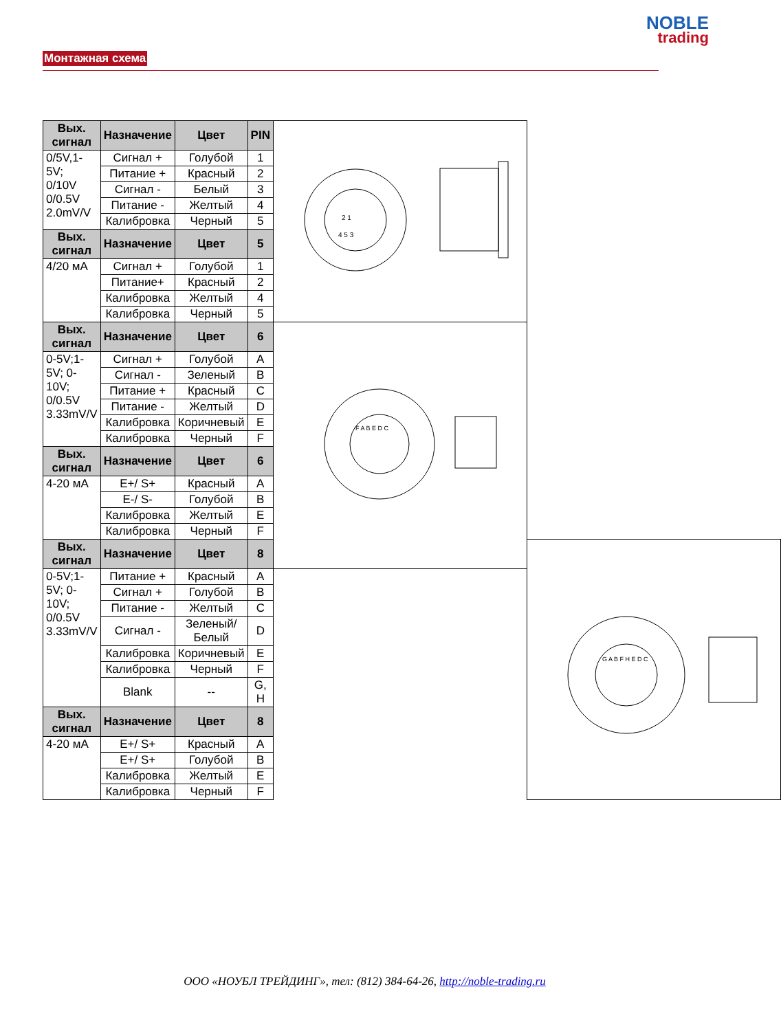Монтажная схема
NOBLE
trading
| Вых. сигнал | Назначение | Цвет | PIN | 2 1 4 5 3 | |
| 0/5V,1-5V; 0/10V 0/0.5V 2.0mV/V | Сигнал + | Голубой | 1 | | |
| | Питание + | Красный | 2 | | |
| | Сигнал - | Белый | 3 | | |
| | Питание - | Желтый | 4 | | |
| | Калибровка | Черный | 5 | | |
| Вых. сигнал | Назначение | Цвет | 5 | | |
| 4/20 мА | Сигнал + | Голубой | 1 | | |
| | Питание+ | Красный | 2 | | |
| | Калибровка | Желтый | 4 | | |
| | Калибровка | Черный | 5 | | |
| Вых. сигнал | Назначение | Цвет | 6 | F A B E D C | |
| 0-5V;1-5V; 0-10V; 0/0.5V 3.33mV/V | Сигнал + | Голубой | A | | |
| | Сигнал - | Зеленый | B | | |
| | Питание + | Красный | C | | |
| | Питание - | Желтый | D | | |
| | Калибровка | Коричневый | E | | |
| | Калибровка | Черный | F | | |
| Вых. сигнал | Назначение | Цвет | 6 | | |
| 4-20 мА | E+/ S+ | Красный | A | | |
| | E-/ S- | Голубой | B | | |
| | Калибровка | Желтый | E | | |
| | Калибровка | Черный | F | | |
| Вых. сигнал | Назначение | Цвет | 8 | | G A B F H E D C |
| 0-5V;1-5V; 0-10V; 0/0.5V 3.33mV/V | Питание + | Красный | A | | |
| | Сигнал + | Голубой | B | | |
| | Питание - | Желтый | C | | |
| | Сигнал - | Зеленый/ Белый | D | | |
| | Калибровка | Коричневый | E | | |
| | Калибровка | Черный | F | | |
| | Blank | -- | G, H | | |
| Вых. сигнал | Назначение | Цвет | 8 | | |
| 4-20 мА | E+/ S+ | Красный | A | | |
| | E+/ S+ | Голубой | B | | |
| | Калибровка | Желтый | E | | |
| | Калибровка | Черный | F | | |
ООО «НОУБЛ ТРЕЙДИНГ», тел: (812) 384-64-26, http://noble-trading.ru